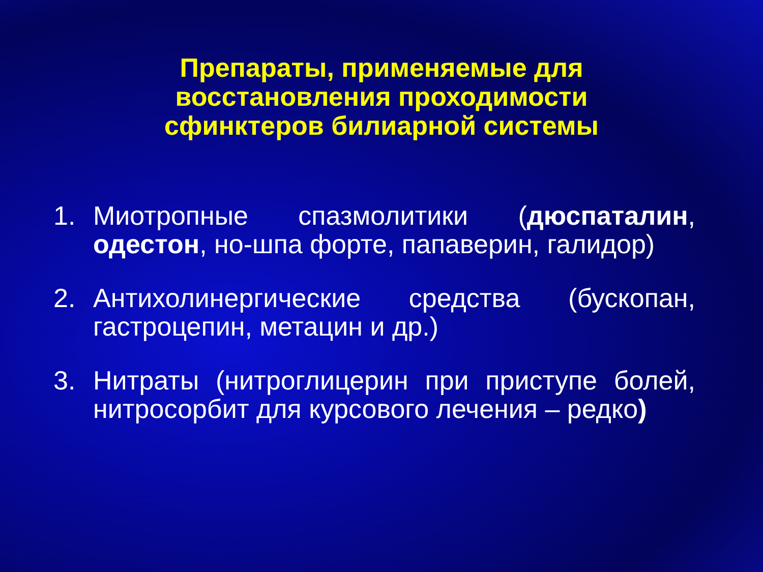Препараты, применяемые для
восстановления проходимости
сфинктеров билиарной системы
1. Миотропные спазмолитики (дюспаталин, одестон, но-шпа форте, папаверин, галидор)
2. Антихолинергические средства (бускопан, гастроцепин, метацин и др.)
3. Нитраты (нитроглицерин при приступе болей, нитросорбит для курсового лечения – редко)